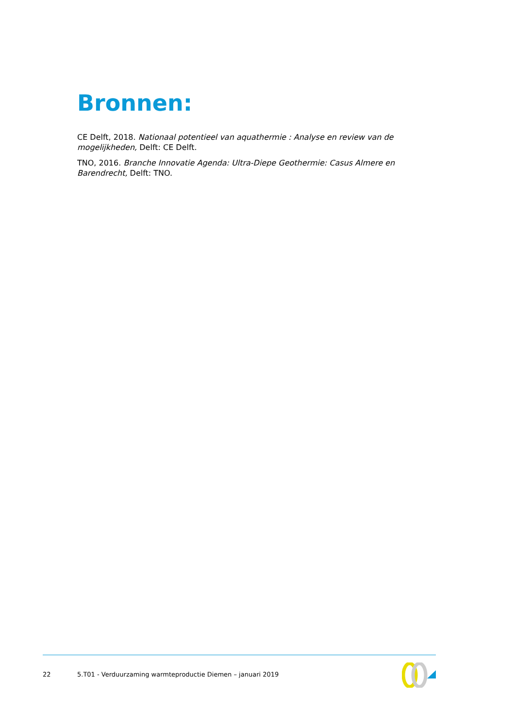Bronnen:
CE Delft, 2018. Nationaal potentieel van aquathermie : Analyse en review van de mogelijkheden, Delft: CE Delft.
TNO, 2016. Branche Innovatie Agenda: Ultra-Diepe Geothermie: Casus Almere en Barendrecht, Delft: TNO.
22 5.T01 - Verduurzaming warmteproductie Diemen – januari 2019